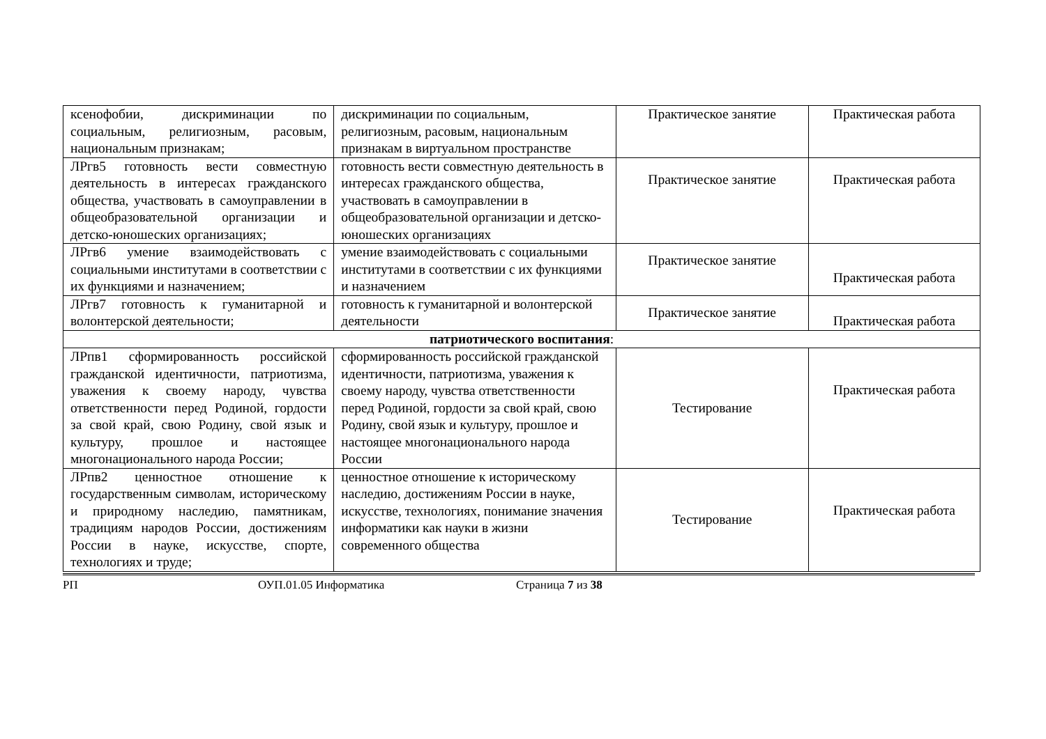| ксенофобии, дискриминации по социальным, религиозным, расовым, национальным признакам; | дискриминации по социальным, религиозным, расовым, национальным признакам в виртуальном пространстве | Практическое занятие | Практическая работа |
| ЛРгв5 готовность вести совместную деятельность в интересах гражданского общества, участвовать в самоуправлении в общеобразовательной организации и детско-юношеских организациях; | готовность вести совместную деятельность в интересах гражданского общества, участвовать в самоуправлении в общеобразовательной организации и детско-юношеских организациях | Практическое занятие | Практическая работа |
| ЛРгв6 умение взаимодействовать с социальными институтами в соответствии с их функциями и назначением; | умение взаимодействовать с социальными институтами в соответствии с их функциями и назначением | Практическое занятие | Практическая работа |
| ЛРгв7 готовность к гуманитарной и волонтерской деятельности; | готовность к гуманитарной и волонтерской деятельности | Практическое занятие | Практическая работа |
| патриотического воспитания : | | | |
| ЛРпв1 сформированность российской гражданской идентичности, патриотизма, уважения к своему народу, чувства ответственности перед Родиной, гордости за свой край, свою Родину, свой язык и культуру, прошлое и настоящее многонационального народа России; | сформированность российской гражданской идентичности, патриотизма, уважения к своему народу, чувства ответственности перед Родиной, гордости за свой край, свою Родину, свой язык и культуру, прошлое и настоящее многонационального народа России | Тестирование | Практическая работа |
| ЛРпв2 ценностное отношение к государственным символам, историческому и природному наследию, памятникам, традициям народов России, достижениям России в науке, искусстве, спорте, технологиях и труде; | ценностное отношение к историческому наследию, достижениям России в науке, искусстве, технологиях, понимание значения информатики как науки в жизни современного общества | Тестирование | Практическая работа |
РП ОУП.01.05 Информатика Страница 7 из 38